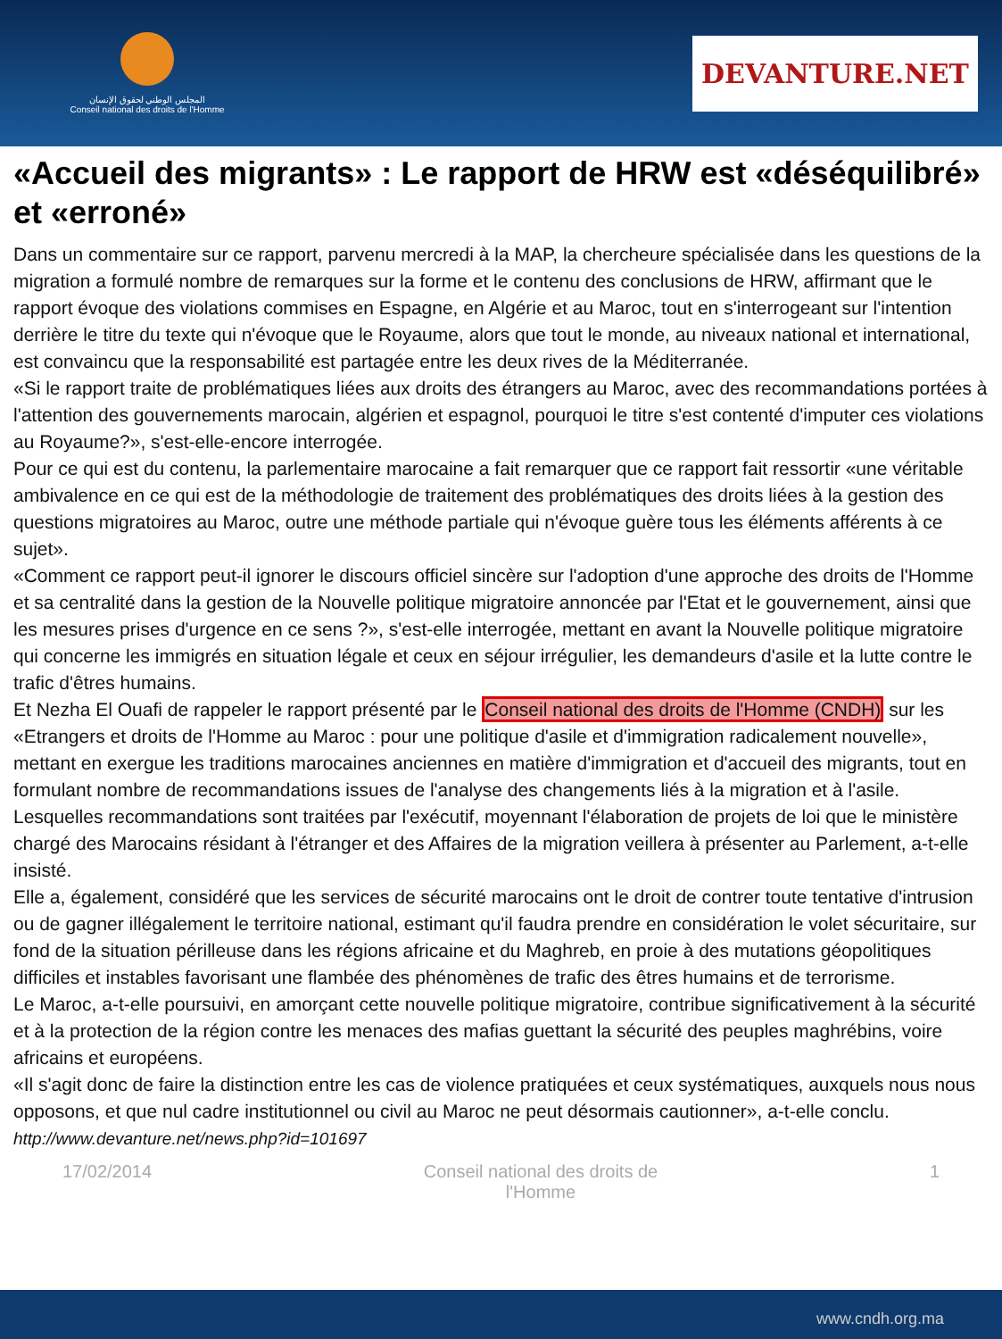المجلس الوطني لحقوق الإنسان
Conseil national des droits de l'Homme
DEVANTURE.NET
«Accueil des migrants» : Le rapport de HRW est «déséquilibré» et «erroné»
Dans un commentaire sur ce rapport, parvenu mercredi à la MAP, la chercheure spécialisée dans les questions de la migration a formulé nombre de remarques sur la forme et le contenu des conclusions de HRW, affirmant que le rapport évoque des violations commises en Espagne, en Algérie et au Maroc, tout en s'interrogeant sur l'intention derrière le titre du texte qui n'évoque que le Royaume, alors que tout le monde, au niveaux national et international, est convaincu que la responsabilité est partagée entre les deux rives de la Méditerranée.
«Si le rapport traite de problématiques liées aux droits des étrangers au Maroc, avec des recommandations portées à l'attention des gouvernements marocain, algérien et espagnol, pourquoi le titre s'est contenté d'imputer ces violations au Royaume?», s'est-elle-encore interrogée.
Pour ce qui est du contenu, la parlementaire marocaine a fait remarquer que ce rapport fait ressortir «une véritable ambivalence en ce qui est de la méthodologie de traitement des problématiques des droits liées à la gestion des questions migratoires au Maroc, outre une méthode partiale qui n'évoque guère tous les éléments afférents à ce sujet».
«Comment ce rapport peut-il ignorer le discours officiel sincère sur l'adoption d'une approche des droits de l'Homme et sa centralité dans la gestion de la Nouvelle politique migratoire annoncée par l'Etat et le gouvernement, ainsi que les mesures prises d'urgence en ce sens ?», s'est-elle interrogée, mettant en avant la Nouvelle politique migratoire qui concerne les immigrés en situation légale et ceux en séjour irrégulier, les demandeurs d'asile et la lutte contre le trafic d'êtres humains.
Et Nezha El Ouafi de rappeler le rapport présenté par le Conseil national des droits de l'Homme (CNDH) sur les «Etrangers et droits de l'Homme au Maroc : pour une politique d'asile et d'immigration radicalement nouvelle», mettant en exergue les traditions marocaines anciennes en matière d'immigration et d'accueil des migrants, tout en formulant nombre de recommandations issues de l'analyse des changements liés à la migration et à l'asile. Lesquelles recommandations sont traitées par l'exécutif, moyennant l'élaboration de projets de loi que le ministère chargé des Marocains résidant à l'étranger et des Affaires de la migration veillera à présenter au Parlement, a-t-elle insisté.
Elle a, également, considéré que les services de sécurité marocains ont le droit de contrer toute tentative d'intrusion ou de gagner illégalement le territoire national, estimant qu'il faudra prendre en considération le volet sécuritaire, sur fond de la situation périlleuse dans les régions africaine et du Maghreb, en proie à des mutations géopolitiques difficiles et instables favorisant une flambée des phénomènes de trafic des êtres humains et de terrorisme.
Le Maroc, a-t-elle poursuivi, en amorçant cette nouvelle politique migratoire, contribue significativement à la sécurité et à la protection de la région contre les menaces des mafias guettant la sécurité des peuples maghrébins, voire africains et européens.
«Il s'agit donc de faire la distinction entre les cas de violence pratiquées et ceux systématiques, auxquels nous nous opposons, et que nul cadre institutionnel ou civil au Maroc ne peut désormais cautionner», a-t-elle conclu.
http://www.devanture.net/news.php?id=101697
17/02/2014 Conseil national des droits de
l'Homme 1
www.cndh.org.ma